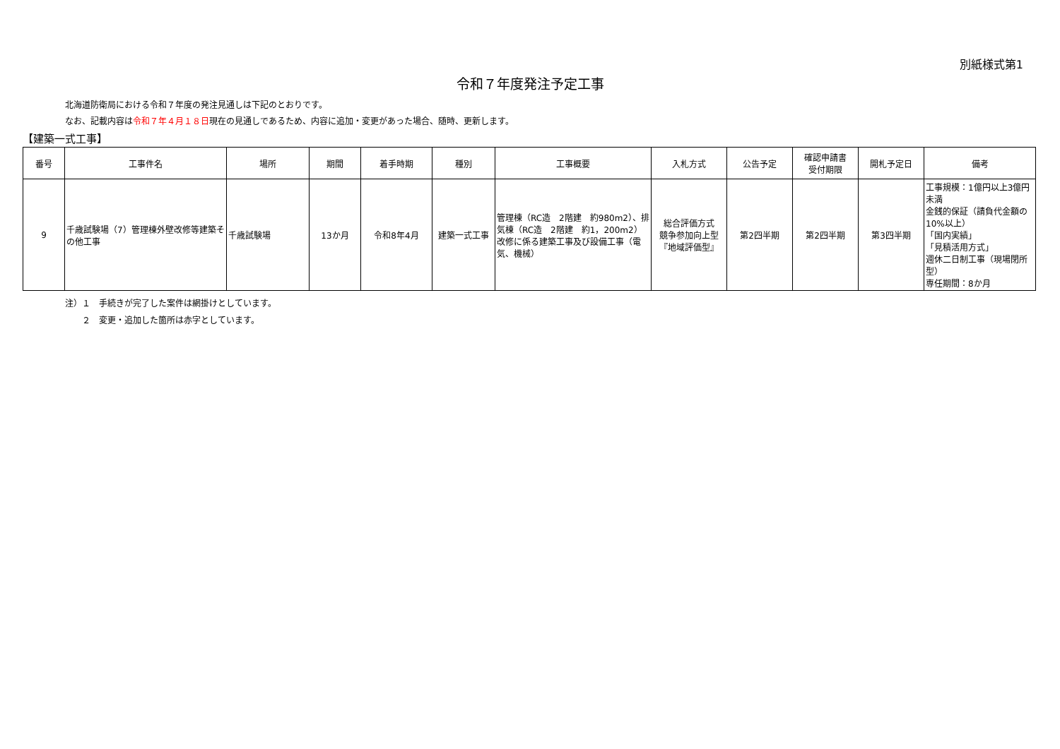別紙様式第1
令和７年度発注予定工事
北海道防衛局における令和７年度の発注見通しは下記のとおりです。
なお、記載内容は令和７年４月１８日現在の見通しであるため、内容に追加・変更があった場合、随時、更新します。
【建築一式工事】
| 番号 | 工事件名 | 場所 | 期間 | 着手時期 | 種別 | 工事概要 | 入札方式 | 公告予定 | 確認申請書 受付期限 | 開札予定日 | 備考 |
| --- | --- | --- | --- | --- | --- | --- | --- | --- | --- | --- | --- |
| 9 | 千歳試験場（7）管理棟外壁改修等建築その他工事 | 千歳試験場 | 13か月 | 令和8年4月 | 建築一式工事 | 管理棟（RC造 2階建 約980m2）、排気棟（RC造 2階建 約1，200m2）改修に係る建築工事及び設備工事（電気、機械） | 総合評価方式 競争参加向上型 『地域評価型』 | 第2四半期 | 第2四半期 | 第3四半期 | 工事規模：1億円以上3億円未満 金銭的保証（請負代金額の10%以上） 「国内実績」 「見積活用方式」 週休二日制工事（現場閉所型） 専任期間：8か月 |
注）１　手続きが完了した案件は網掛けとしています。
　　２　変更・追加した箇所は赤字としています。